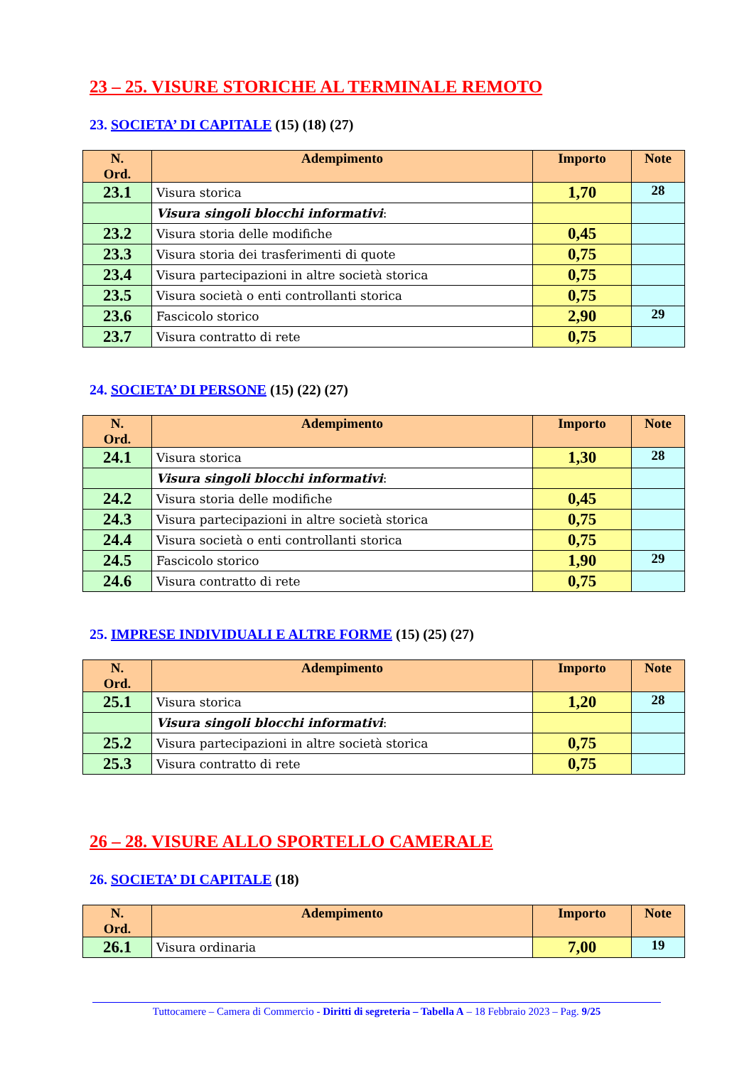23 – 25. VISURE STORICHE AL TERMINALE REMOTO
23. SOCIETA’ DI CAPITALE (15) (18) (27)
| N. Ord. | Adempimento | Importo | Note |
| --- | --- | --- | --- |
| 23.1 | Visura storica | 1,70 | 28 |
| | Visura singoli blocchi informativi : | | |
| 23.2 | Visura storia delle modifiche | 0,45 | |
| 23.3 | Visura storia dei trasferimenti di quote | 0,75 | |
| 23.4 | Visura partecipazioni in altre società storica | 0,75 | |
| 23.5 | Visura società o enti controllanti storica | 0,75 | |
| 23.6 | Fascicolo storico | 2,90 | 29 |
| 23.7 | Visura contratto di rete | 0,75 | |
24. SOCIETA’ DI PERSONE (15) (22) (27)
| N. Ord. | Adempimento | Importo | Note |
| --- | --- | --- | --- |
| 24.1 | Visura storica | 1,30 | 28 |
| | Visura singoli blocchi informativi : | | |
| 24.2 | Visura storia delle modifiche | 0,45 | |
| 24.3 | Visura partecipazioni in altre società storica | 0,75 | |
| 24.4 | Visura società o enti controllanti storica | 0,75 | |
| 24.5 | Fascicolo storico | 1,90 | 29 |
| 24.6 | Visura contratto di rete | 0,75 | |
25. IMPRESE INDIVIDUALI E ALTRE FORME (15) (25) (27)
| N. Ord. | Adempimento | Importo | Note |
| --- | --- | --- | --- |
| 25.1 | Visura storica | 1,20 | 28 |
| | Visura singoli blocchi informativi : | | |
| 25.2 | Visura partecipazioni in altre società storica | 0,75 | |
| 25.3 | Visura contratto di rete | 0,75 | |
26 – 28. VISURE ALLO SPORTELLO CAMERALE
26. SOCIETA’ DI CAPITALE (18)
| N. Ord. | Adempimento | Importo | Note |
| --- | --- | --- | --- |
| 26.1 | Visura ordinaria | 7,00 | 19 |
Tuttocamere – Camera di Commercio - Diritti di segreteria – Tabella A – 18 Febbraio 2023 – Pag. 9/25